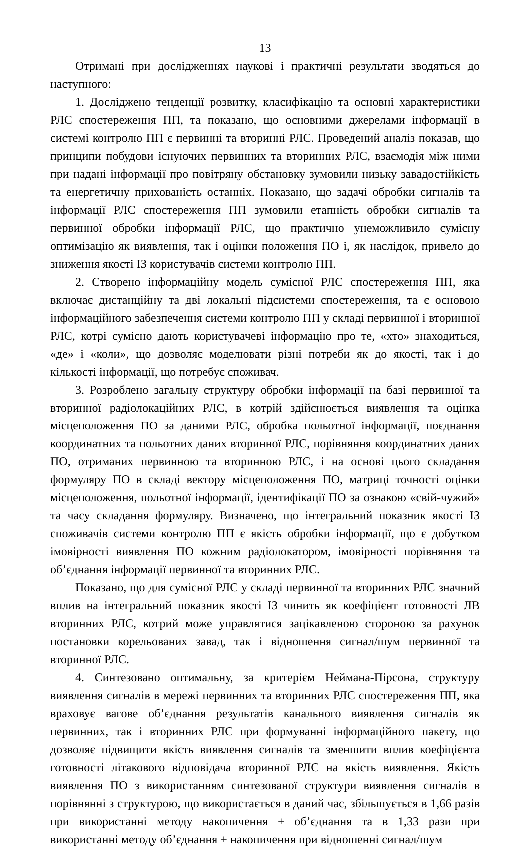13
Отримані при дослідженнях наукові і практичні результати зводяться до наступного:
1. Досліджено тенденції розвитку, класифікацію та основні характеристики РЛС спостереження ПП, та показано, що основними джерелами інформації в системі контролю ПП є первинні та вторинні РЛС. Проведений аналіз показав, що принципи побудови існуючих первинних та вторинних РЛС, взаємодія між ними при надані інформації про повітряну обстановку зумовили низьку завадостійкість та енергетичну прихованість останніх. Показано, що задачі обробки сигналів та інформації РЛС спостереження ПП зумовили етапність обробки сигналів та первинної обробки інформації РЛС, що практично унеможливило сумісну оптимізацію як виявлення, так і оцінки положення ПО і, як наслідок, привело до зниження якості ІЗ користувачів системи контролю ПП.
2. Створено інформаційну модель сумісної РЛС спостереження ПП, яка включає дистанційну та дві локальні підсистеми спостереження, та є основою інформаційного забезпечення системи контролю ПП у складі первинної і вторинної РЛС, котрі сумісно дають користувачеві інформацію про те, «хто» знаходиться, «де» і «коли», що дозволяє моделювати різні потреби як до якості, так і до кількості інформації, що потребує споживач.
3. Розроблено загальну структуру обробки інформації на базі первинної та вторинної радіолокаційних РЛС, в котрій здійснюється виявлення та оцінка місцеположення ПО за даними РЛС, обробка польотної інформації, поєднання координатних та польотних даних вторинної РЛС, порівняння координатних даних ПО, отриманих первинною та вторинною РЛС, і на основі цього складання формуляру ПО в складі вектору місцеположення ПО, матриці точності оцінки місцеположення, польотної інформації, ідентифікації ПО за ознакою «свій-чужий» та часу складання формуляру. Визначено, що інтегральний показник якості ІЗ споживачів системи контролю ПП є якість обробки інформації, що є добутком імовірності виявлення ПО кожним радіолокатором, імовірності порівняння та об’єднання інформації первинної та вторинних РЛС.
Показано, що для сумісної РЛС у складі первинної та вторинних РЛС значний вплив на інтегральний показник якості ІЗ чинить як коефіцієнт готовності ЛВ вторинних РЛС, котрий може управлятися зацікавленою стороною за рахунок постановки корельованих завад, так і відношення сигнал/шум первинної та вторинної РЛС.
4. Синтезовано оптимальну, за критерієм Неймана-Пірсона, структуру виявлення сигналів в мережі первинних та вторинних РЛС спостереження ПП, яка враховує вагове об’єднання результатів канального виявлення сигналів як первинних, так і вторинних РЛС при формуванні інформаційного пакету, що дозволяє підвищити якість виявлення сигналів та зменшити вплив коефіцієнта готовності літакового відповідача вторинної РЛС на якість виявлення. Якість виявлення ПО з використанням синтезованої структури виявлення сигналів в порівнянні з структурою, що використається в даний час, збільшується в 1,66 разів при використанні методу накопичення + об’єднання та в 1,33 рази при використанні методу об’єднання + накопичення при відношенні сигнал/шум